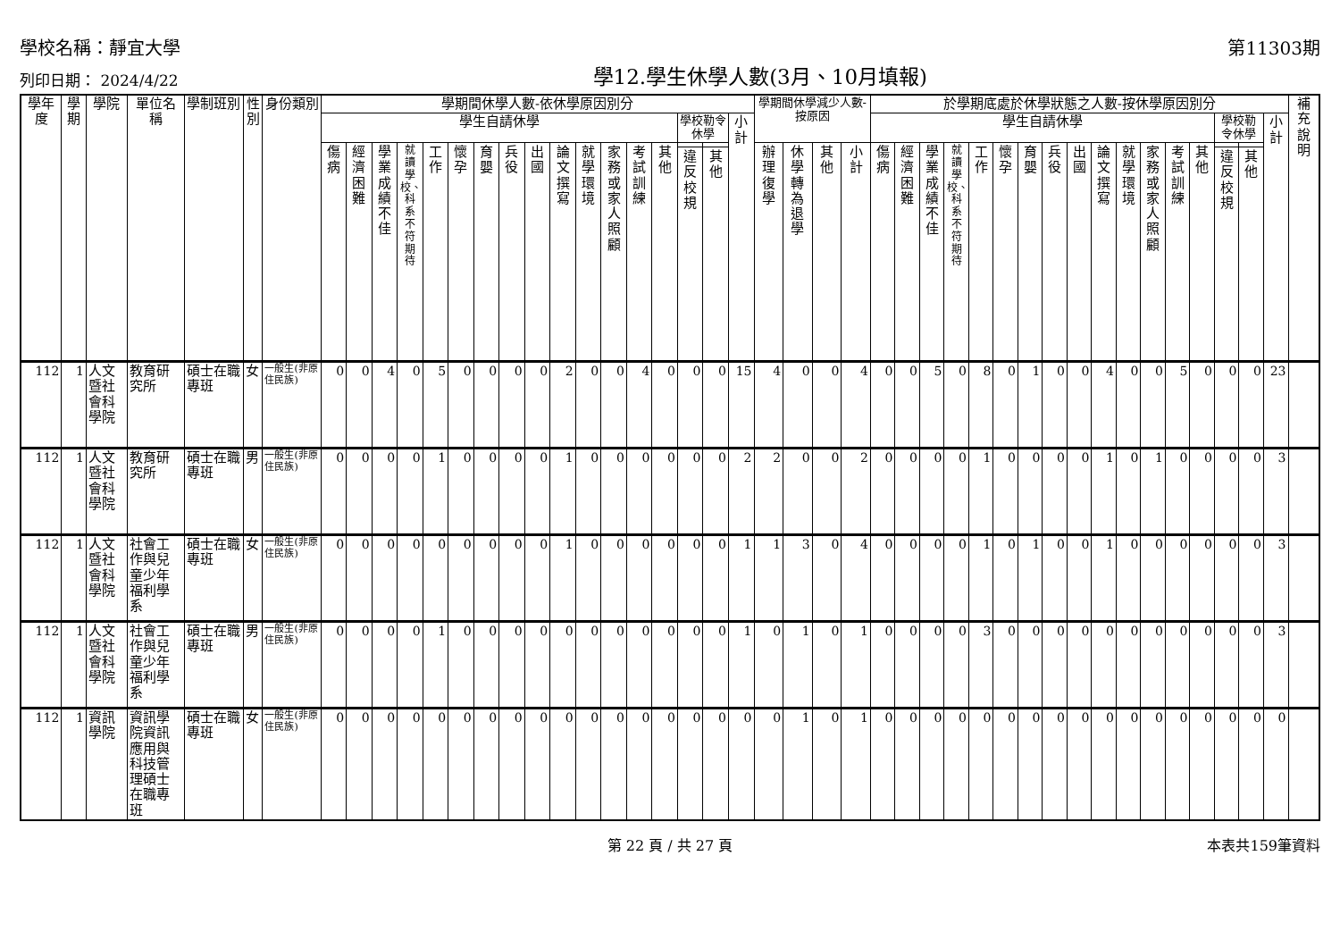學校名稱：靜宜大學 第11303期
列印日期： 2024/4/22 學12.學生休學人數(3月、10月填報)
| 學年度 | 學期 | 學院 | 單位名稱 | 學制班別 | 性別 | 身份類別 | 學期間休學人數-依休學原因別分 | | | | | | | | | | | | | | | | | 學期間休學減少人數-按原因 | | | | 於學期底處於休學狀態之人數-按休學原因別分 | | | | | | | | | | | | | | | | | 補充說明 |
| --- | --- | --- | --- | --- | --- | --- | --- | --- | --- | --- | --- | --- | --- | --- | --- | --- | --- | --- | --- | --- | --- | --- | --- | --- | --- | --- | --- | --- | --- | --- | --- | --- | --- | --- | --- | --- | --- | --- | --- | --- | --- | --- | --- | --- | --- |
| | | | | | | | 學生自請休學 | | | | | | | | | | | | | | 學校勒令休學 | | 小計 | | | | | 學生自請休學 | | | | | | | | | | | | | | 學校勒令休學 | | 小計 | |
| | | | | | | | 傷病 | 經濟困難 | 學業成績不佳 | 就讀學校、科系不符期待 | 工作 | 懷孕 | 育嬰 | 兵役 | 出國 | 論文撰寫 | 就學環境 | 家務或家人照顧 | 考試訓練 | 其他 | | | | 辦理復學 | 休學轉為退學 | 其他 | 小計 | 傷病 | 經濟困難 | 學業成績不佳 | 就讀學校、科系不符期待 | 工作 | 懷孕 | 育嬰 | 兵役 | 出國 | 論文撰寫 | 就學環境 | 家務或家人照顧 | 考試訓練 | 其他 | | | | |
| | | | | | | | | | | | | | | | | | | | | | 違反校規 | 其他 | | | | | | | | | | | | | | | | | | | | 違反校規 | 其他 | | |
| 112 | 1 | 人文暨社會科學院 | 教育研究所 | 碩士在職專班 | 女 | 一般生(非原住民族) | 0 | 0 | 4 | 0 | 5 | 0 | 0 | 0 | 0 | 2 | 0 | 0 | 4 | 0 | 0 | 0 | 15 | 4 | 0 | 0 | 4 | 0 | 0 | 5 | 0 | 8 | 0 | 1 | 0 | 0 | 4 | 0 | 0 | 5 | 0 | 0 | 0 | 23 | |
| 112 | 1 | 人文暨社會科學院 | 教育研究所 | 碩士在職專班 | 男 | 一般生(非原住民族) | 0 | 0 | 0 | 0 | 1 | 0 | 0 | 0 | 0 | 1 | 0 | 0 | 0 | 0 | 0 | 0 | 2 | 2 | 0 | 0 | 2 | 0 | 0 | 0 | 0 | 1 | 0 | 0 | 0 | 0 | 1 | 0 | 1 | 0 | 0 | 0 | 0 | 3 | |
| 112 | 1 | 人文暨社會科學院 | 社會工作與兒童少年福利學系 | 碩士在職專班 | 女 | 一般生(非原住民族) | 0 | 0 | 0 | 0 | 0 | 0 | 0 | 0 | 0 | 1 | 0 | 0 | 0 | 0 | 0 | 0 | 1 | 1 | 3 | 0 | 4 | 0 | 0 | 0 | 0 | 1 | 0 | 1 | 0 | 0 | 1 | 0 | 0 | 0 | 0 | 0 | 0 | 3 | |
| 112 | 1 | 人文暨社會科學院 | 社會工作與兒童少年福利學系 | 碩士在職專班 | 男 | 一般生(非原住民族) | 0 | 0 | 0 | 0 | 1 | 0 | 0 | 0 | 0 | 0 | 0 | 0 | 0 | 0 | 0 | 0 | 1 | 0 | 1 | 0 | 1 | 0 | 0 | 0 | 0 | 3 | 0 | 0 | 0 | 0 | 0 | 0 | 0 | 0 | 0 | 0 | 0 | 3 | |
| 112 | 1 | 資訊學院 | 資訊學院資訊應用與科技管理碩士在職專班 | 碩士在職專班 | 女 | 一般生(非原住民族) | 0 | 0 | 0 | 0 | 0 | 0 | 0 | 0 | 0 | 0 | 0 | 0 | 0 | 0 | 0 | 0 | 0 | 0 | 1 | 0 | 1 | 0 | 0 | 0 | 0 | 0 | 0 | 0 | 0 | 0 | 0 | 0 | 0 | 0 | 0 | 0 | 0 | 0 | |
第 22 頁 / 共 27 頁 本表共159筆資料